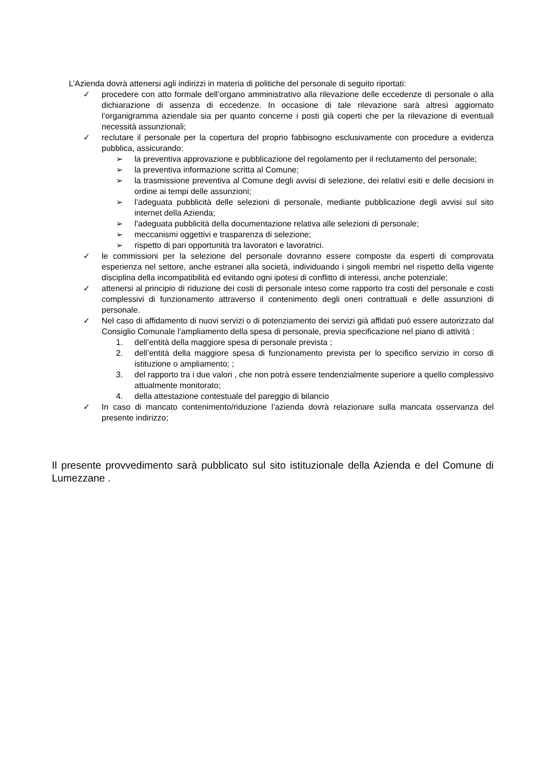L’Azienda dovrà attenersi agli indirizzi in materia di politiche del personale di seguito riportati:
✓ procedere con atto formale dell’organo amministrativo alla rilevazione delle eccedenze di personale o alla dichiarazione di assenza di eccedenze. In occasione di tale rilevazione sarà altresì aggiornato l’organigramma aziendale sia per quanto concerne i posti già coperti che per la rilevazione di eventuali necessità assunzionali;
✓ reclutare il personale per la copertura del proprio fabbisogno esclusivamente con procedure a evidenza pubblica, assicurando:
➢ la preventiva approvazione e pubblicazione del regolamento per il reclutamento del personale;
➢ la preventiva informazione scritta al Comune;
➢ la trasmissione preventiva al Comune degli avvisi di selezione, dei relativi esiti e delle decisioni in ordine ai tempi delle assunzioni;
➢ l’adeguata pubblicità delle selezioni di personale, mediante pubblicazione degli avvisi sul sito internet della Azienda;
➢ l’adeguata pubblicità della documentazione relativa alle selezioni di personale;
➢ meccanismi oggettivi e trasparenza di selezione;
➢ rispetto di pari opportunità tra lavoratori e lavoratrici.
✓ le commissioni per la selezione del personale dovranno essere composte da esperti di comprovata esperienza nel settore, anche estranei alla società, individuando i singoli membri nel rispetto della vigente disciplina della incompatibilità ed evitando ogni ipotesi di conflitto di interessi, anche potenziale;
✓ attenersi al principio di riduzione dei costi di personale inteso come rapporto tra costi del personale e costi complessivi di funzionamento attraverso il contenimento degli oneri contrattuali e delle assunzioni di personale.
✓ Nel caso di affidamento di nuovi servizi o di potenziamento dei servizi già affidati può essere autorizzato dal Consiglio Comunale l’ampliamento della spesa di personale, previa specificazione nel piano di attività :
1. dell’entità della maggiore spesa di personale prevista ;
2. dell’entità della maggiore spesa di funzionamento prevista per lo specifico servizio in corso di istituzione o ampliamento; ;
3. del rapporto tra i due valori , che non potrà essere tendenzialmente superiore a quello complessivo attualmente monitorato;
4. della attestazione contestuale del pareggio di bilancio
✓ In caso di mancato contenimento/riduzione l’azienda dovrà relazionare sulla mancata osservanza del presente indirizzo;
Il presente provvedimento sarà pubblicato sul sito istituzionale della Azienda e del Comune di Lumezzane .